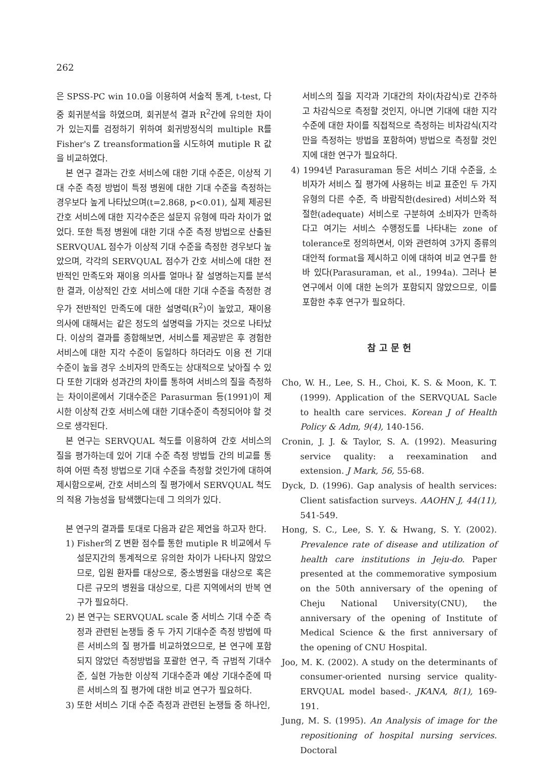262
은 SPSS-PC win 10.0을 이용하여 서술적 통계, t-test, 다중 회귀분석을 하였으며, 회귀분석 결과 R<sup>2</sup>간에 유의한 차이가 있는지를 검정하기 위하여 회귀방정식의 multiple R를 Fisher's Z treansformation을 시도하여 mutiple R 값을 비교하였다.
본 연구 결과는 간호 서비스에 대한 기대 수준은, 이상적 기대 수준 측정 방법이 특정 병원에 대한 기대 수준을 측정하는 경우보다 높게 나타났으며(t=2.868, p<0.01), 실제 제공된 간호 서비스에 대한 지각수준은 설문지 유형에 따라 차이가 없었다. 또한 특정 병원에 대한 기대 수준 측정 방법으로 산출된 SERVQUAL 점수가 이상적 기대 수준을 측정한 경우보다 높았으며, 각각의 SERVQUAL 점수가 간호 서비스에 대한 전반적인 만족도와 재이용 의사를 얼마나 잘 설명하는지를 분석한 결과, 이상적인 간호 서비스에 대한 기대 수준을 측정한 경우가 전반적인 만족도에 대한 설명력(R<sup>2</sup>)이 높았고, 재이용 의사에 대해서는 같은 정도의 설명력을 가지는 것으로 나타났다. 이상의 결과를 종합해보면, 서비스를 제공받은 후 경험한 서비스에 대한 지각 수준이 동일하다 하더라도 이용 전 기대 수준이 높을 경우 소비자의 만족도는 상대적으로 낮아질 수 있다 또한 기대와 성과간의 차이를 통하여 서비스의 질을 측정하는 차이이론에서 기대수준은 Parasurman 등(1991)이 제시한 이상적 간호 서비스에 대한 기대수준이 측정되어야 할 것으로 생각된다.
본 연구는 SERVQUAL 척도를 이용하여 간호 서비스의 질을 평가하는데 있어 기대 수준 측정 방법들 간의 비교를 통하여 어떤 측정 방법으로 기대 수준을 측정할 것인가에 대하여 제시함으로써, 간호 서비스의 질 평가에서 SERVQUAL 척도의 적용 가능성을 탐색했다는데 그 의의가 있다.
본 연구의 결과를 토대로 다음과 같은 제언을 하고자 한다.
1) Fisher의 Z 변환 점수를 통한 mutiple R 비교에서 두 설문지간의 통계적으로 유의한 차이가 나타나지 않았으므로, 입원 환자를 대상으로, 중소병원을 대상으로 혹은 다른 규모의 병원을 대상으로, 다른 지역에서의 반복 연구가 필요하다.
2) 본 연구는 SERVQUAL scale 중 서비스 기대 수준 측정과 관련된 논쟁들 중 두 가지 기대수준 측정 방법에 따른 서비스의 질 평가를 비교하였으므로, 본 연구에 포함되지 않았던 측정방법을 포괄한 연구, 즉 규범적 기대수준, 실현 가능한 이상적 기대수준과 예상 기대수준에 따른 서비스의 질 평가에 대한 비교 연구가 필요하다.
3) 또한 서비스 기대 수준 측정과 관련된 논쟁들 중 하나인,
서비스의 질을 지각과 기대간의 차이(차감식)로 간주하고 차감식으로 측정할 것인지, 아니면 기대에 대한 지각수준에 대한 차이를 직접적으로 측정하는 비차감식(지각만을 측정하는 방법을 포함하여) 방법으로 측정할 것인지에 대한 연구가 필요하다.
4) 1994년 Parasuraman 등은 서비스 기대 수준을, 소비자가 서비스 질 평가에 사용하는 비교 표준인 두 가지 유형의 다른 수준, 즉 바람직한(desired) 서비스와 적절한(adequate) 서비스로 구분하여 소비자가 만족하다고 여기는 서비스 수행정도를 나타내는 zone of tolerance로 정의하면서, 이와 관련하여 3가지 종류의 대안적 format을 제시하고 이에 대하여 비교 연구를 한 바 있다(Parasuraman, et al., 1994a). 그러나 본 연구에서 이에 대한 논의가 포함되지 않았으므로, 이를 포함한 추후 연구가 필요하다.
참 고 문 헌
Cho, W. H., Lee, S. H., Choi, K. S. & Moon, K. T. (1999). Application of the SERVQUAL Sacle to health care services. Korean J of Health Policy & Adm, 9(4), 140-156.
Cronin, J. J. & Taylor, S. A. (1992). Measuring service quality: a reexamination and extension. J Mark, 56, 55-68.
Dyck, D. (1996). Gap analysis of health services: Client satisfaction surveys. AAOHN J, 44(11), 541-549.
Hong, S. C., Lee, S. Y. & Hwang, S. Y. (2002). Prevalence rate of disease and utilization of health care institutions in Jeju-do. Paper presented at the commemorative symposium on the 50th anniversary of the opening of Cheju National University(CNU), the anniversary of the opening of Institute of Medical Science & the first anniversary of the opening of CNU Hospital.
Joo, M. K. (2002). A study on the determinants of consumer-oriented nursing service quality-ERVQUAL model based-. JKANA, 8(1), 169-191.
Jung, M. S. (1995). An Analysis of image for the repositioning of hospital nursing services. Doctoral